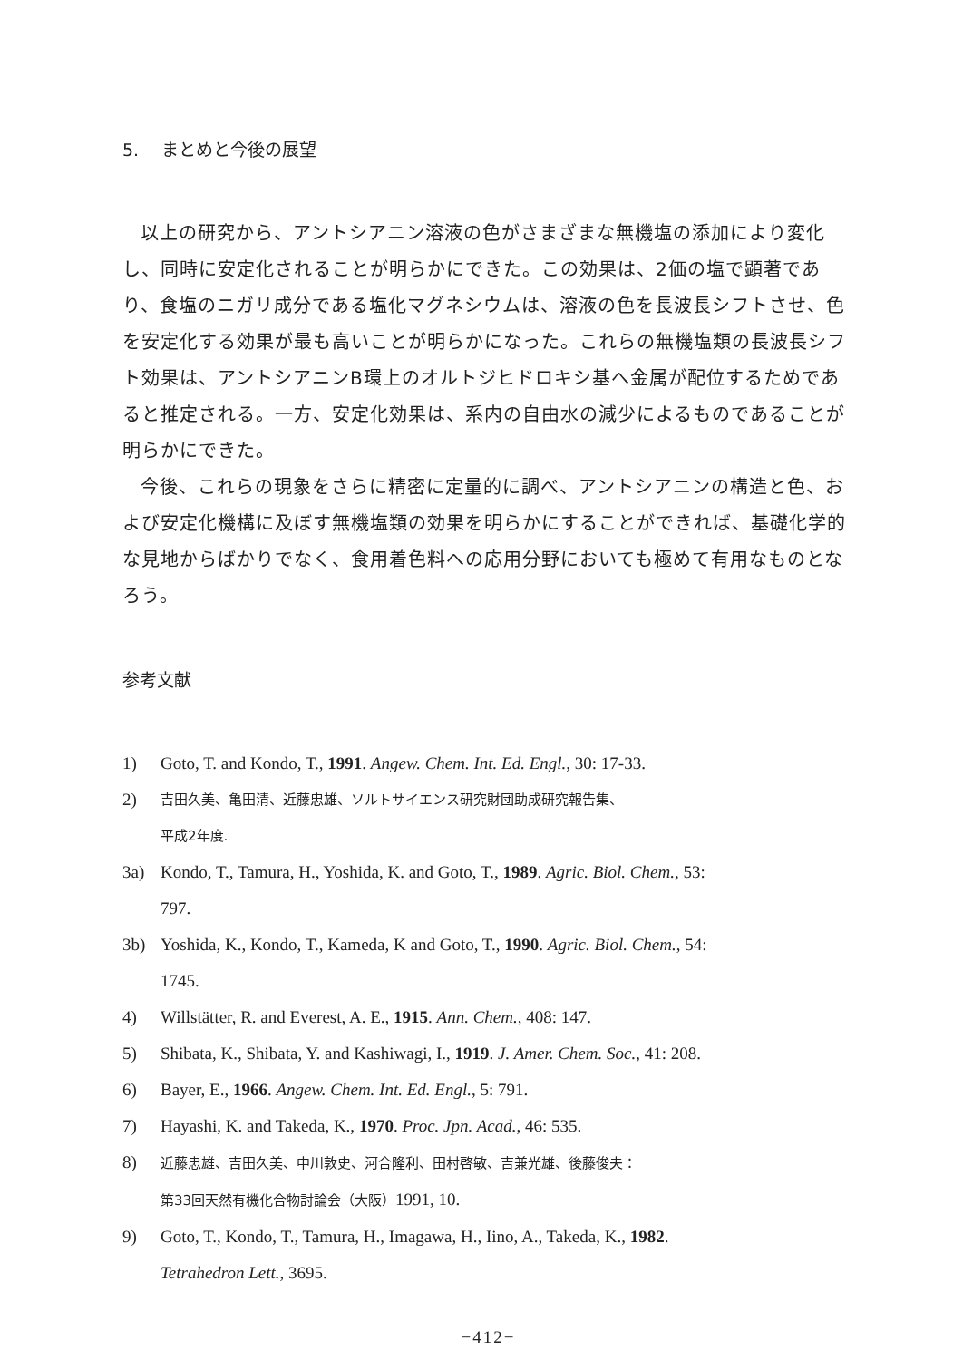5.　 まとめと今後の展望
以上の研究から、アントシアニン溶液の色がさまざまな無機塩の添加により変化し、同時に安定化されることが明らかにできた。この効果は、2価の塩で顕著であり、食塩のニガリ成分である塩化マグネシウムは、溶液の色を長波長シフトさせ、色を安定化する効果が最も高いことが明らかになった。これらの無機塩類の長波長シフト効果は、アントシアニンB環上のオルトジヒドロキシ基へ金属が配位するためであると推定される。一方、安定化効果は、系内の自由水の減少によるものであることが明らかにできた。
今後、これらの現象をさらに精密に定量的に調べ、アントシアニンの構造と色、および安定化機構に及ぼす無機塩類の効果を明らかにすることができれば、基礎化学的な見地からばかりでなく、食用着色料への応用分野においても極めて有用なものとなろう。
参考文献
1) Goto, T. and Kondo, T., 1991. Angew. Chem. Int. Ed. Engl., 30: 17-33.
2) 吉田久美、亀田清、近藤忠雄、ソルトサイエンス研究財団助成研究報告集、
平成2年度.
3a) Kondo, T., Tamura, H., Yoshida, K. and Goto, T., 1989. Agric. Biol. Chem., 53:
797.
3b) Yoshida, K., Kondo, T., Kameda, K and Goto, T., 1990. Agric. Biol. Chem., 54:
1745.
4) Willstätter, R. and Everest, A. E., 1915. Ann. Chem., 408: 147.
5) Shibata, K., Shibata, Y. and Kashiwagi, I., 1919. J. Amer. Chem. Soc., 41: 208.
6) Bayer, E., 1966. Angew. Chem. Int. Ed. Engl., 5: 791.
7) Hayashi, K. and Takeda, K., 1970. Proc. Jpn. Acad., 46: 535.
8) 近藤忠雄、吉田久美、中川敦史、河合隆利、田村啓敏、吉兼光雄、後藤俊夫：
第33回天然有機化合物討論会（大阪）1991, 10.
9) Goto, T., Kondo, T., Tamura, H., Imagawa, H., Iino, A., Takeda, K., 1982.
Tetrahedron Lett., 3695.
−412−